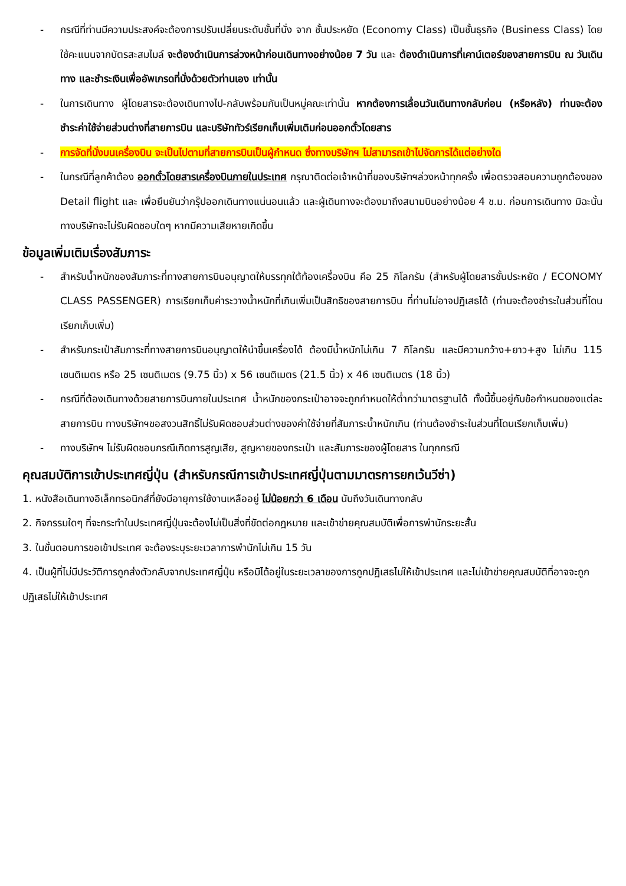- กรณีที่ท่านมีความประสงค์จะต้องการปรับเปลี่ยนระดับชั้นที่นั่ง จาก ชั้นประหยัด (Economy Class) เป็นชั้นธุรกิจ (Business Class) โดยใช้คะแนนจากบัตรสะสมไมล์ จะต้องดำเนินการล่วงหน้าก่อนเดินทางอย่างน้อย 7 วัน และ ต้องดำเนินการที่เคาน์เตอร์ของสายการบิน ณ วันเดินทาง และชำระเงินเพื่ออัพเกรดที่นั่งด้วยตัวท่านเอง เท่านั้น
- ในการเดินทาง ผู้โดยสารจะต้องเดินทางไป-กลับพร้อมกันเป็นหมู่คณะเท่านั้น หากต้องการเลื่อนวันเดินทางกลับก่อน (หรือหลัง) ท่านจะต้องชำระค่าใช้จ่ายส่วนต่างที่สายการบิน และบริษัททัวร์เรียกเก็บเพิ่มเติมก่อนออกตั๋วโดยสาร
- การจัดที่นั่งบนเครื่องบิน จะเป็นไปตามที่สายการบินเป็นผู้กำหนด ซึ่งทางบริษัทฯ ไม่สามารถเข้าไปจัดการได้แต่อย่างใด
- ในกรณีที่ลูกค้าต้อง ออกตั๋วโดยสารเครื่องบินภายในประเทศ กรุณาติดต่อเจ้าหน้าที่ของบริษัทฯล่วงหน้าทุกครั้ง เพื่อตรวจสอบความถูกต้องของ Detail flight และ เพื่อยืนยันว่ากรุ๊ปออกเดินทางแน่นอนแล้ว และผู้เดินทางจะต้องมาถึงสนามบินอย่างน้อย 4 ช.ม. ก่อนการเดินทาง มิฉะนั้นทางบริษัทจะไม่รับผิดชอบใดๆ หากมีความเสียหายเกิดขึ้น
ข้อมูลเพิ่มเติมเรื่องสัมภาระ
- สำหรับน้ำหนักของสัมภาระที่ทางสายการบินอนุญาตให้บรรทุกใต้ท้องเครื่องบิน คือ 25 กิโลกรัม (สำหรับผู้โดยสารชั้นประหยัด / ECONOMY CLASS PASSENGER) การเรียกเก็บค่าระวางน้ำหนักที่เกินเพิ่มเป็นสิทธิของสายการบิน ที่ท่านไม่อาจปฏิเสธได้ (ท่านจะต้องชำระในส่วนที่โดนเรียกเก็บเพิ่ม)
- สำหรับกระเป๋าสัมภาระที่ทางสายการบินอนุญาตให้นำขึ้นเครื่องได้ ต้องมีน้ำหนักไม่เกิน 7 กิโลกรัม และมีความกว้าง+ยาว+สูง ไม่เกิน 115 เซนติเมตร หรือ 25 เซนติเมตร (9.75 นิ้ว) x 56 เซนติเมตร (21.5 นิ้ว) x 46 เซนติเมตร (18 นิ้ว)
- กรณีที่ต้องเดินทางด้วยสายการบินภายในประเทศ น้ำหนักของกระเป๋าอาจจะถูกกำหนดให้ต่ำกว่ามาตรฐานได้ ทั้งนี้ขึ้นอยู่กับข้อกำหนดของแต่ละสายการบิน ทางบริษัทฯขอสงวนสิทธิ์ไม่รับผิดชอบส่วนต่างของค่าใช้จ่ายที่สัมภาระน้ำหนักเกิน (ท่านต้องชำระในส่วนที่โดนเรียกเก็บเพิ่ม)
- ทางบริษัทฯ ไม่รับผิดชอบกรณีเกิดการสูญเสีย, สูญหายของกระเป๋า และสัมภาระของผู้โดยสาร ในทุกกรณี
คุณสมบัติการเข้าประเทศญี่ปุ่น (สำหรับกรณีการเข้าประเทศญี่ปุ่นตามมาตรการยกเว้นวีซ่า)
1. หนังสือเดินทางอิเล็กทรอนิกส์ที่ยังมีอายุการใช้งานเหลืออยู่ ไม่น้อยกว่า 6 เดือน นับถึงวันเดินทางกลับ
2. กิจกรรมใดๆ ที่จะกระทำในประเทศญี่ปุ่นจะต้องไม่เป็นสิ่งที่ขัดต่อกฎหมาย และเข้าข่ายคุณสมบัติเพื่อการพำนักระยะสั้น
3. ในขั้นตอนการขอเข้าประเทศ จะต้องระบุระยะเวลาการพำนักไม่เกิน 15 วัน
4. เป็นผู้ที่ไม่มีประวัติการถูกส่งตัวกลับจากประเทศญี่ปุ่น หรือมิได้อยู่ในระยะเวลาของการถูกปฏิเสธไม่ให้เข้าประเทศ และไม่เข้าข่ายคุณสมบัติที่อาจจะถูกปฏิเสธไม่ให้เข้าประเทศ